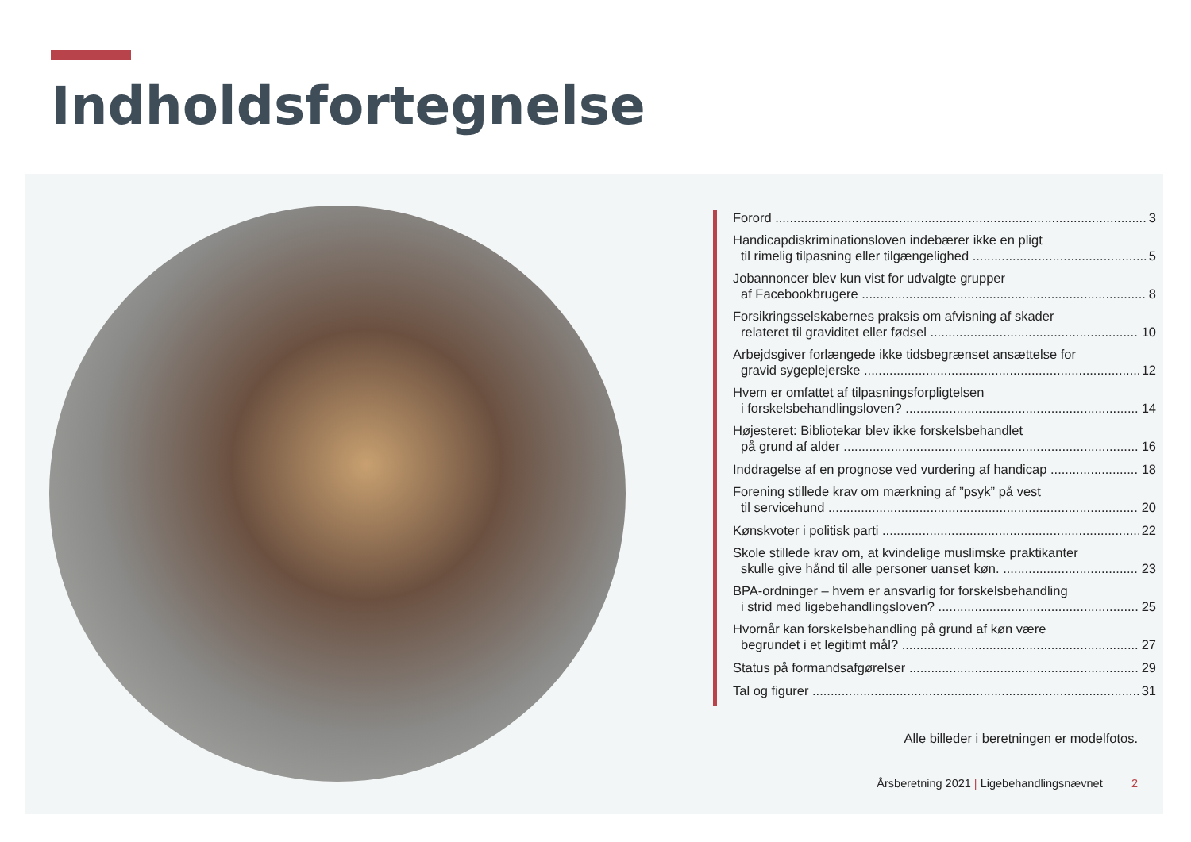Indholdsfortegnelse
Forord 3
Handicapdiskriminationsloven indebærer ikke en pligt
til rimelig tilpasning eller tilgængelighed 5
Jobannoncer blev kun vist for udvalgte grupper
af Facebookbrugere 8
Forsikringsselskabernes praksis om afvisning af skader
relateret til graviditet eller fødsel 10
Arbejdsgiver forlængede ikke tidsbegrænset ansættelse for
gravid sygeplejerske 12
Hvem er omfattet af tilpasningsforpligtelsen
i forskelsbehandlingsloven? 14
Højesteret: Bibliotekar blev ikke forskelsbehandlet
på grund af alder 16
Inddragelse af en prognose ved vurdering af handicap 18
Forening stillede krav om mærkning af ”psyk” på vest
til servicehund 20
Kønskvoter i politisk parti 22
Skole stillede krav om, at kvindelige muslimske praktikanter
skulle give hånd til alle personer uanset køn. 23
BPA-ordninger – hvem er ansvarlig for forskelsbehandling
i strid med ligebehandlingsloven? 25
Hvornår kan forskelsbehandling på grund af køn være
begrundet i et legitimt mål? 27
Status på formandsafgørelser 29
Tal og figurer 31
Alle billeder i beretningen er modelfotos.
Årsberetning 2021 | Ligebehandlingsnævnet 2